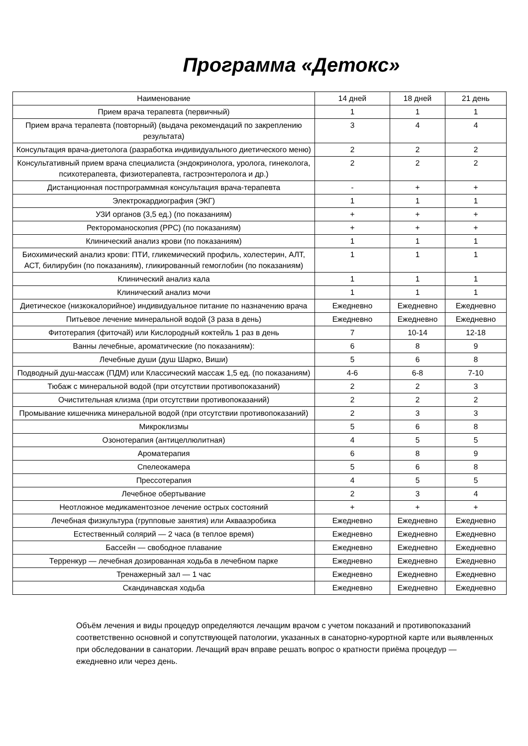Программа «Детокс»
| Наименование | 14 дней | 18 дней | 21 день |
| --- | --- | --- | --- |
| Прием врача терапевта (первичный) | 1 | 1 | 1 |
| Прием врача терапевта (повторный) (выдача рекомендаций по закреплению результата) | 3 | 4 | 4 |
| Консультация врача-диетолога (разработка индивидуального диетического меню) | 2 | 2 | 2 |
| Консультативный прием врача специалиста (эндокринолога, уролога, гинеколога, психотерапевта, физиотерапевта, гастроэнтеролога и др.) | 2 | 2 | 2 |
| Дистанционная постпрограммная консультация врача-терапевта | - | + | + |
| Электрокардиография (ЭКГ) | 1 | 1 | 1 |
| УЗИ органов (3,5 ед.) (по показаниям) | + | + | + |
| Ректороманоскопия (РРС) (по показаниям) | + | + | + |
| Клинический анализ крови (по показаниям) | 1 | 1 | 1 |
| Биохимический анализ крови: ПТИ, гликемический профиль, холестерин, АЛТ, АСТ, билирубин (по показаниям), гликированный гемоглобин (по показаниям) | 1 | 1 | 1 |
| Клинический анализ кала | 1 | 1 | 1 |
| Клинический анализ мочи | 1 | 1 | 1 |
| Диетическое (низкокалорийное) индивидуальное питание по назначению врача | Ежедневно | Ежедневно | Ежедневно |
| Питьевое лечение минеральной водой (3 раза в день) | Ежедневно | Ежедневно | Ежедневно |
| Фитотерапия (фиточай) или Кислородный коктейль 1 раз в день | 7 | 10-14 | 12-18 |
| Ванны лечебные, ароматические (по показаниям): | 6 | 8 | 9 |
| Лечебные души (душ Шарко, Виши) | 5 | 6 | 8 |
| Подводный душ-массаж (ПДМ) или Классический массаж 1,5 ед. (по показаниям) | 4-6 | 6-8 | 7-10 |
| Тюбаж с минеральной водой (при отсутствии противопоказаний) | 2 | 2 | 3 |
| Очистительная клизма (при отсутствии противопоказаний) | 2 | 2 | 2 |
| Промывание кишечника минеральной водой (при отсутствии противопоказаний) | 2 | 3 | 3 |
| Микроклизмы | 5 | 6 | 8 |
| Озонотерапия (антицеллюлитная) | 4 | 5 | 5 |
| Ароматерапия | 6 | 8 | 9 |
| Спелеокамера | 5 | 6 | 8 |
| Прессотерапия | 4 | 5 | 5 |
| Лечебное обертывание | 2 | 3 | 4 |
| Неотложное медикаментозное лечение острых состояний | + | + | + |
| Лечебная физкультура (групповые занятия) или Аквааэробика | Ежедневно | Ежедневно | Ежедневно |
| Естественный солярий — 2 часа (в теплое время) | Ежедневно | Ежедневно | Ежедневно |
| Бассейн — свободное плавание | Ежедневно | Ежедневно | Ежедневно |
| Терренкур — лечебная дозированная ходьба в лечебном парке | Ежедневно | Ежедневно | Ежедневно |
| Тренажерный зал — 1 час | Ежедневно | Ежедневно | Ежедневно |
| Скандинавская ходьба | Ежедневно | Ежедневно | Ежедневно |
Объём лечения и виды процедур определяются лечащим врачом с учетом показаний и противопоказаний соответственно основной и сопутствующей патологии, указанных в санаторно-курортной карте или выявленных при обследовании в санатории. Лечащий врач вправе решать вопрос о кратности приёма процедур — ежедневно или через день.